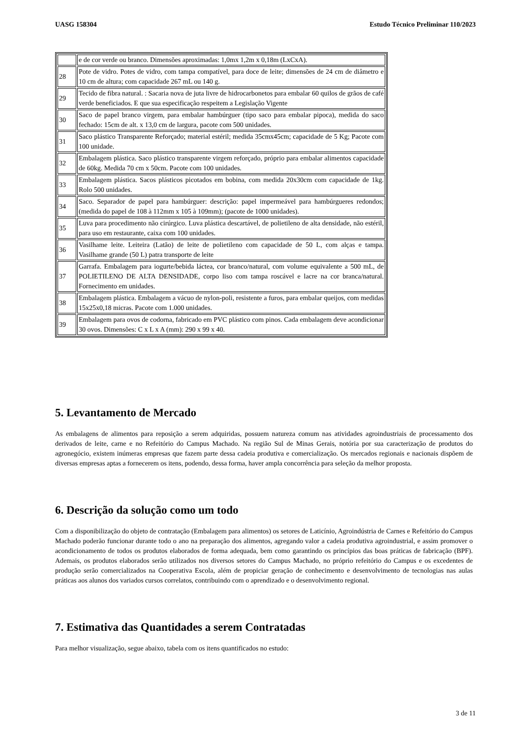UASG 158304 Estudo Técnico Preliminar 110/2023
| | e de cor verde ou branco. Dimensões aproximadas: 1,0mx 1,2m x 0,18m (LxCxA). |
| 28 | Pote de vidro. Potes de vidro, com tampa compatível, para doce de leite; dimensões de 24 cm de diâmetro e 10 cm de altura; com capacidade 267 mL ou 140 g. |
| 29 | Tecido de fibra natural. : Sacaria nova de juta livre de hidrocarbonetos para embalar 60 quilos de grãos de café verde beneficiados. E que sua especificação respeitem a Legislação Vigente |
| 30 | Saco de papel branco virgem, para embalar hambúrguer (tipo saco para embalar pipoca), medida do saco fechado: 15cm de alt. x 13,0 cm de largura, pacote com 500 unidades. |
| 31 | Saco plástico Transparente Reforçado; material estéril; medida 35cmx45cm; capacidade de 5 Kg; Pacote com 100 unidade. |
| 32 | Embalagem plástica. Saco plástico transparente virgem reforçado, próprio para embalar alimentos capacidade de 60kg. Medida 70 cm x 50cm. Pacote com 100 unidades. |
| 33 | Embalagem plástica. Sacos plásticos picotados em bobina, com medida 20x30cm com capacidade de 1kg. Rolo 500 unidades. |
| 34 | Saco. Separador de papel para hambúrguer: descrição: papel impermeável para hambúrgueres redondos; (medida do papel de 108 à 112mm x 105 à 109mm); (pacote de 1000 unidades). |
| 35 | Luva para procedimento não cirúrgico. Luva plástica descartável, de polietileno de alta densidade, não estéril, para uso em restaurante, caixa com 100 unidades. |
| 36 | Vasilhame leite. Leiteira (Latão) de leite de polietileno com capacidade de 50 L, com alças e tampa. Vasilhame grande (50 L) patra transporte de leite |
| 37 | Garrafa. Embalagem para iogurte/bebida láctea, cor branco/natural, com volume equivalente a 500 mL, de POLIETILENO DE ALTA DENSIDADE, corpo liso com tampa roscável e lacre na cor branca/natural. Fornecimento em unidades. |
| 38 | Embalagem plástica. Embalagem a vácuo de nylon-poli, resistente a furos, para embalar queijos, com medidas 15x25x0,18 micras. Pacote com 1.000 unidades. |
| 39 | Embalagem para ovos de codorna, fabricado em PVC plástico com pinos. Cada embalagem deve acondicionar 30 ovos. Dimensões: C x L x A (mm): 290 x 99 x 40. |
5. Levantamento de Mercado
As embalagens de alimentos para reposição a serem adquiridas, possuem natureza comum nas atividades agroindustriais de processamento dos derivados de leite, carne e no Refeitório do Campus Machado. Na região Sul de Minas Gerais, notória por sua caracterização de produtos do agronegócio, existem inúmeras empresas que fazem parte dessa cadeia produtiva e comercialização. Os mercados regionais e nacionais dispõem de diversas empresas aptas a fornecerem os itens, podendo, dessa forma, haver ampla concorrência para seleção da melhor proposta.
6. Descrição da solução como um todo
Com a disponibilização do objeto de contratação (Embalagem para alimentos) os setores de Laticínio, Agroindústria de Carnes e Refeitório do Campus Machado poderão funcionar durante todo o ano na preparação dos alimentos, agregando valor a cadeia produtiva agroindustrial, e assim promover o acondicionamento de todos os produtos elaborados de forma adequada, bem como garantindo os princípios das boas práticas de fabricação (BPF). Ademais, os produtos elaborados serão utilizados nos diversos setores do Campus Machado, no próprio refeitório do Campus e os excedentes de produção serão comercializados na Cooperativa Escola, além de propiciar geração de conhecimento e desenvolvimento de tecnologias nas aulas práticas aos alunos dos variados cursos correlatos, contribuindo com o aprendizado e o desenvolvimento regional.
7. Estimativa das Quantidades a serem Contratadas
Para melhor visualização, segue abaixo, tabela com os itens quantificados no estudo:
3 de 11